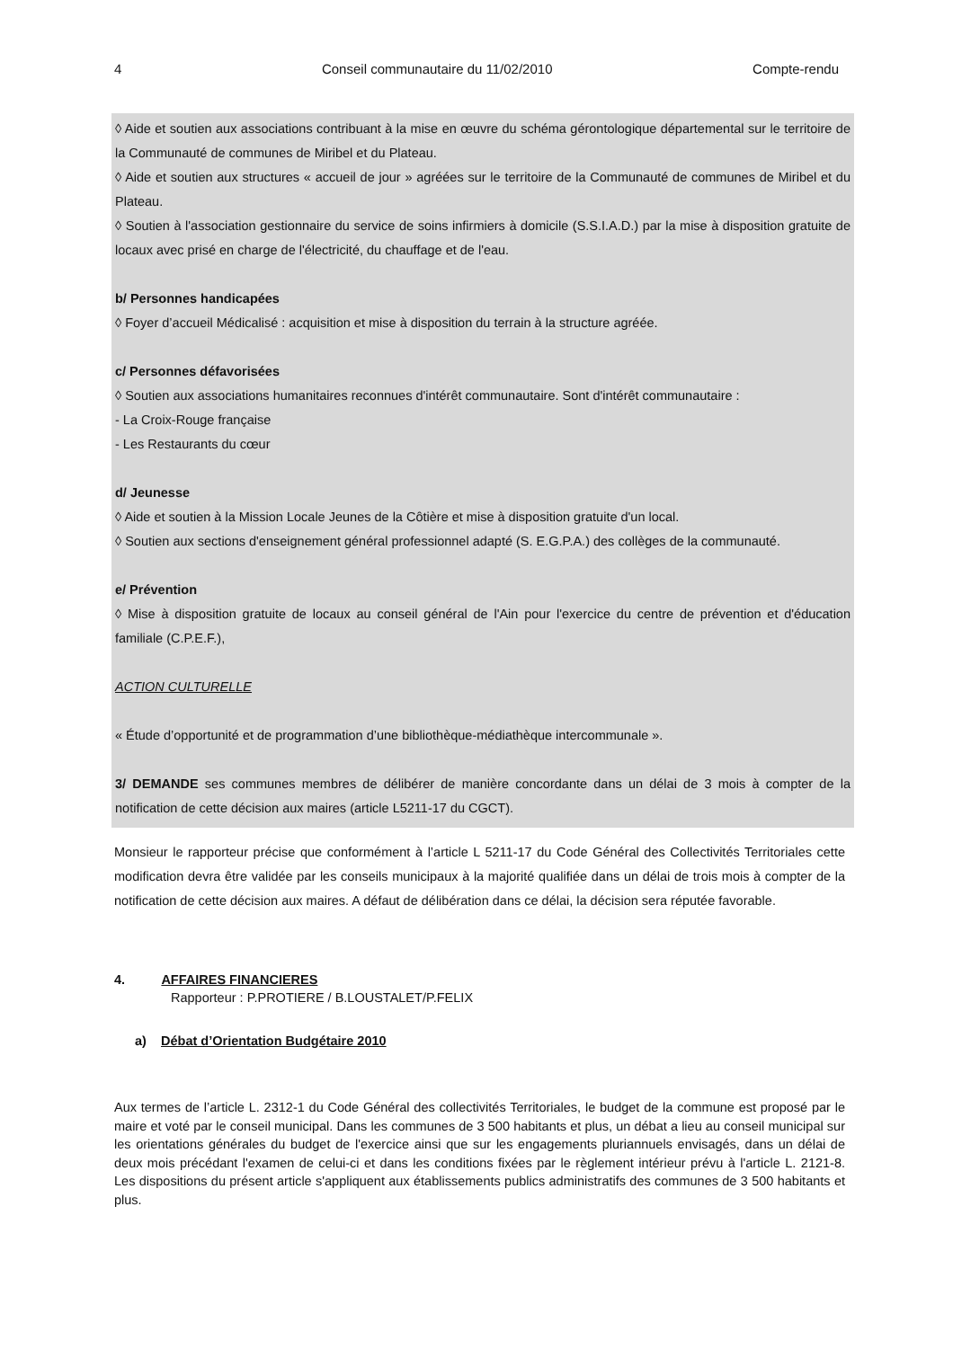4 Conseil communautaire du 11/02/2010 Compte-rendu
◊ Aide et soutien aux associations contribuant à la mise en œuvre du schéma gérontologique départemental sur le territoire de la Communauté de communes de Miribel et du Plateau.
◊ Aide et soutien aux structures « accueil de jour » agréées sur le territoire de la Communauté de communes de Miribel et du Plateau.
◊ Soutien à l'association gestionnaire du service de soins infirmiers à domicile (S.S.I.A.D.) par la mise à disposition gratuite de locaux avec prisé en charge de l'électricité, du chauffage et de l'eau.
b/ Personnes handicapées
◊ Foyer d’accueil Médicalisé : acquisition et mise à disposition du terrain à la structure agréée.
c/ Personnes défavorisées
◊ Soutien aux associations humanitaires reconnues d'intérêt communautaire. Sont d'intérêt communautaire :
- La Croix-Rouge française
- Les Restaurants du cœur
d/ Jeunesse
◊ Aide et soutien à la Mission Locale Jeunes de la Côtière et mise à disposition gratuite d'un local.
◊ Soutien aux sections d'enseignement général professionnel adapté (S. E.G.P.A.) des collèges de la communauté.
e/ Prévention
◊ Mise à disposition gratuite de locaux au conseil général de l'Ain pour l'exercice du centre de prévention et d'éducation familiale (C.P.E.F.),
ACTION CULTURELLE
« Étude d’opportunité et de programmation d’une bibliothèque-médiathèque intercommunale ».
3/ DEMANDE ses communes membres de délibérer de manière concordante dans un délai de 3 mois à compter de la notification de cette décision aux maires (article L5211-17 du CGCT).
Monsieur le rapporteur précise que conformément à l’article L 5211-17 du Code Général des Collectivités Territoriales cette modification devra être validée par les conseils municipaux à la majorité qualifiée dans un délai de trois mois à compter de la notification de cette décision aux maires. A défaut de délibération dans ce délai, la décision sera réputée favorable.
4. AFFAIRES FINANCIERES
Rapporteur : P.PROTIERE / B.LOUSTALET/P.FELIX
a) Débat d’Orientation Budgétaire 2010
Aux termes de l’article L. 2312-1 du Code Général des collectivités Territoriales, le budget de la commune est proposé par le maire et voté par le conseil municipal. Dans les communes de 3 500 habitants et plus, un débat a lieu au conseil municipal sur les orientations générales du budget de l'exercice ainsi que sur les engagements pluriannuels envisagés, dans un délai de deux mois précédant l'examen de celui-ci et dans les conditions fixées par le règlement intérieur prévu à l'article L. 2121-8. Les dispositions du présent article s'appliquent aux établissements publics administratifs des communes de 3 500 habitants et plus.